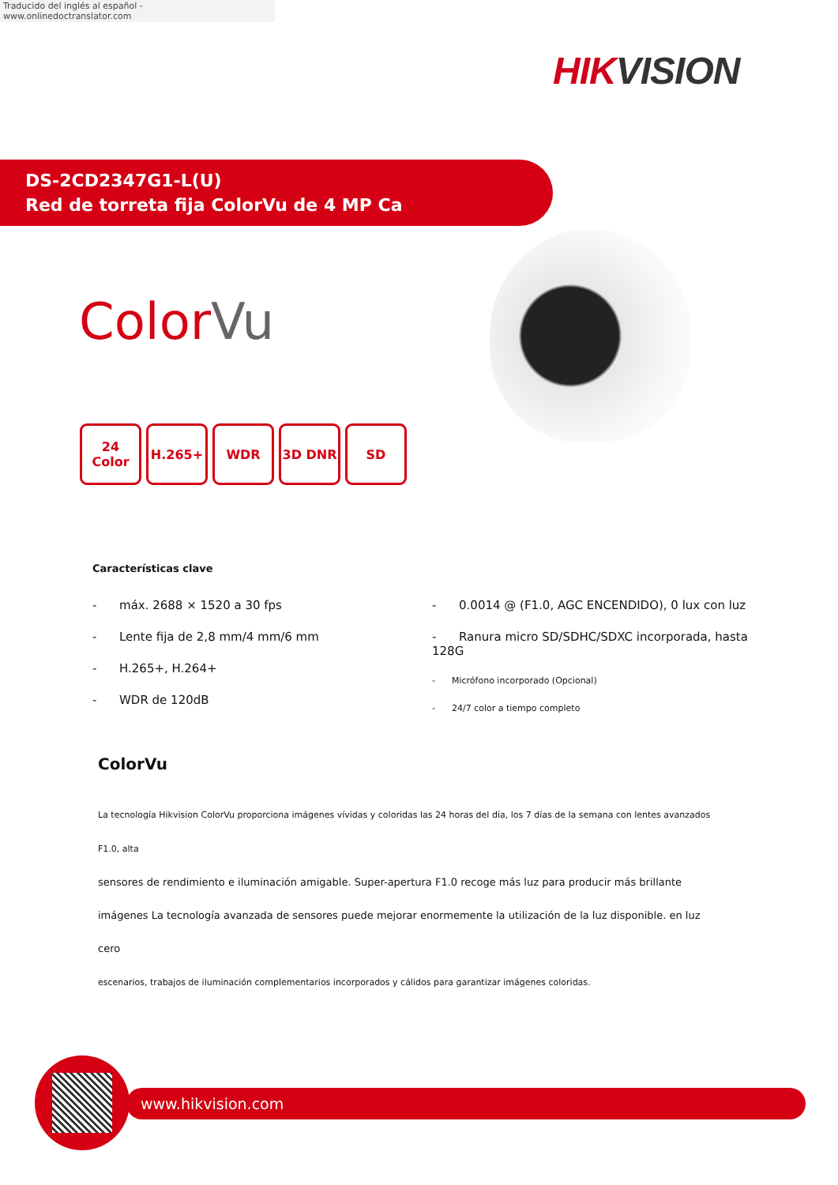Traducido del inglés al español - www.onlinedoctranslator.com
HIKVISION
DS-2CD2347G1-L(U)
Red de torreta fija ColorVu de 4 MP Ca
ColorVu
24 Color
H.265+ WDR 3D DNR SD
Características clave
- máx. 2688 × 1520 a 30 fps
- Lente fija de 2,8 mm/4 mm/6 mm
- H.265+, H.264+
- WDR de 120dB
- 0.0014 @ (F1.0, AGC ENCENDIDO), 0 lux con luz
- Ranura micro SD/SDHC/SDXC incorporada, hasta 128G
- Micrófono incorporado (Opcional)
- 24/7 color a tiempo completo
ColorVu
La tecnología Hikvision ColorVu proporciona imágenes vívidas y coloridas las 24 horas del día, los 7 días de la semana con lentes avanzados F1.0, alta
sensores de rendimiento e iluminación amigable. Super-apertura F1.0 recoge más luz para producir más brillante
imágenes La tecnología avanzada de sensores puede mejorar enormemente la utilización de la luz disponible. en luz cero
escenarios, trabajos de iluminación complementarios incorporados y cálidos para garantizar imágenes coloridas.
www.hikvision.com